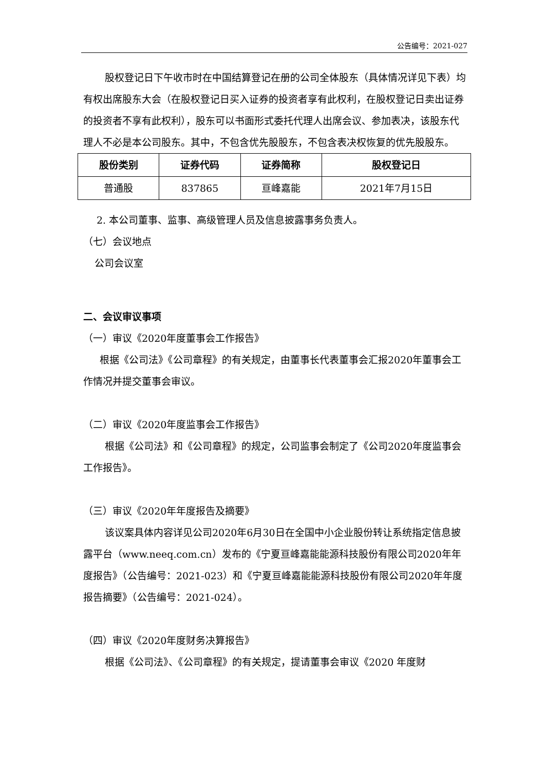公告编号：2021-027
股权登记日下午收市时在中国结算登记在册的公司全体股东（具体情况详见下表）均有权出席股东大会（在股权登记日买入证券的投资者享有此权利，在股权登记日卖出证券的投资者不享有此权利），股东可以书面形式委托代理人出席会议、参加表决，该股东代理人不必是本公司股东。其中，不包含优先股股东，不包含表决权恢复的优先股股东。
| 股份类别 | 证券代码 | 证券简称 | 股权登记日 |
| --- | --- | --- | --- |
| 普通股 | 837865 | 亘峰嘉能 | 2021年7月15日 |
2. 本公司董事、监事、高级管理人员及信息披露事务负责人。
（七）会议地点
公司会议室
二、会议审议事项
（一）审议《2020年度董事会工作报告》
根据《公司法》《公司章程》的有关规定，由董事长代表董事会汇报2020年董事会工作情况并提交董事会审议。
（二）审议《2020年度监事会工作报告》
根据《公司法》和《公司章程》的规定，公司监事会制定了《公司2020年度监事会工作报告》。
（三）审议《2020年年度报告及摘要》
该议案具体内容详见公司2020年6月30日在全国中小企业股份转让系统指定信息披露平台（www.neeq.com.cn）发布的《宁夏亘峰嘉能能源科技股份有限公司2020年年度报告》（公告编号：2021-023）和《宁夏亘峰嘉能能源科技股份有限公司2020年年度报告摘要》（公告编号：2021-024）。
（四）审议《2020年度财务决算报告》
根据《公司法》、《公司章程》的有关规定，提请董事会审议《2020 年度财